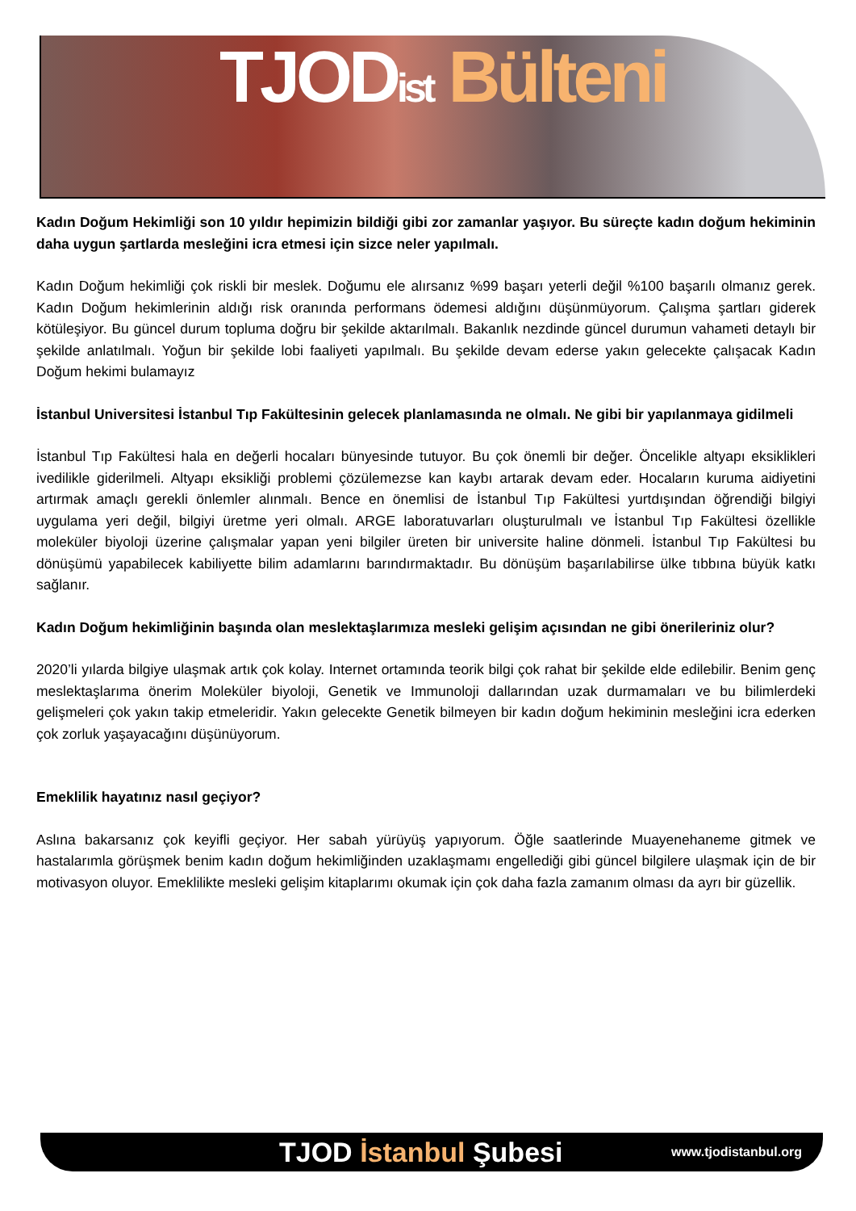TJODist Bülteni
Kadın Doğum Hekimliği son 10 yıldır hepimizin bildiği gibi zor zamanlar yaşıyor. Bu süreçte kadın doğum hekiminin daha uygun şartlarda mesleğini icra etmesi için sizce neler yapılmalı.
Kadın Doğum hekimliği çok riskli bir meslek. Doğumu ele alırsanız %99 başarı yeterli değil %100 başarılı olmanız gerek. Kadın Doğum hekimlerinin aldığı risk oranında performans ödemesi aldığını düşünmüyorum. Çalışma şartları giderek kötüleşiyor. Bu güncel durum topluma doğru bir şekilde aktarılmalı. Bakanlık nezdinde güncel durumun vahameti detaylı bir şekilde anlatılmalı. Yoğun bir şekilde lobi faaliyeti yapılmalı. Bu şekilde devam ederse yakın gelecekte çalışacak Kadın Doğum hekimi bulamayız
İstanbul Universitesi İstanbul Tıp Fakültesinin gelecek planlamasında ne olmalı. Ne gibi bir yapılanmaya gidilmeli
İstanbul Tıp Fakültesi hala en değerli hocaları bünyesinde tutuyor. Bu çok önemli bir değer. Öncelikle altyapı eksiklikleri ivedilikle giderilmeli. Altyapı eksikliği problemi çözülemezse kan kaybı artarak devam eder. Hocaların kuruma aidiyetini artırmak amaçlı gerekli önlemler alınmalı. Bence en önemlisi de İstanbul Tıp Fakültesi yurtdışından öğrendiği bilgiyi uygulama yeri değil, bilgiyi üretme yeri olmalı. ARGE laboratuvarları oluşturulmalı ve İstanbul Tıp Fakültesi özellikle moleküler biyoloji üzerine çalışmalar yapan yeni bilgiler üreten bir universite haline dönmeli. İstanbul Tıp Fakültesi bu dönüşümü yapabilecek kabiliyette bilim adamlarını barındırmaktadır. Bu dönüşüm başarılabilirse ülke tıbbına büyük katkı sağlanır.
Kadın Doğum hekimliğinin başında olan meslektaşlarımıza mesleki gelişim açısından ne gibi önerileriniz olur?
2020’li yılarda bilgiye ulaşmak artık çok kolay. Internet ortamında teorik bilgi çok rahat bir şekilde elde edilebilir. Benim genç meslektaşlarıma önerim Moleküler biyoloji, Genetik ve Immunoloji dallarından uzak durmamaları ve bu bilimlerdeki gelişmeleri çok yakın takip etmeleridir. Yakın gelecekte Genetik bilmeyen bir kadın doğum hekiminin mesleğini icra ederken çok zorluk yaşayacağını düşünüyorum.
Emeklilik hayatınız nasıl geçiyor?
Aslına bakarsanız çok keyifli geçiyor. Her sabah yürüyüş yapıyorum. Öğle saatlerinde Muayenehaneme gitmek ve hastalarımla görüşmek benim kadın doğum hekimliğinden uzaklaşmamı engellediği gibi güncel bilgilere ulaşmak için de bir motivasyon oluyor. Emeklilikte mesleki gelişim kitaplarımı okumak için çok daha fazla zamanım olması da ayrı bir güzellik.
TJOD İstanbul Şubesi www.tjodistanbul.org